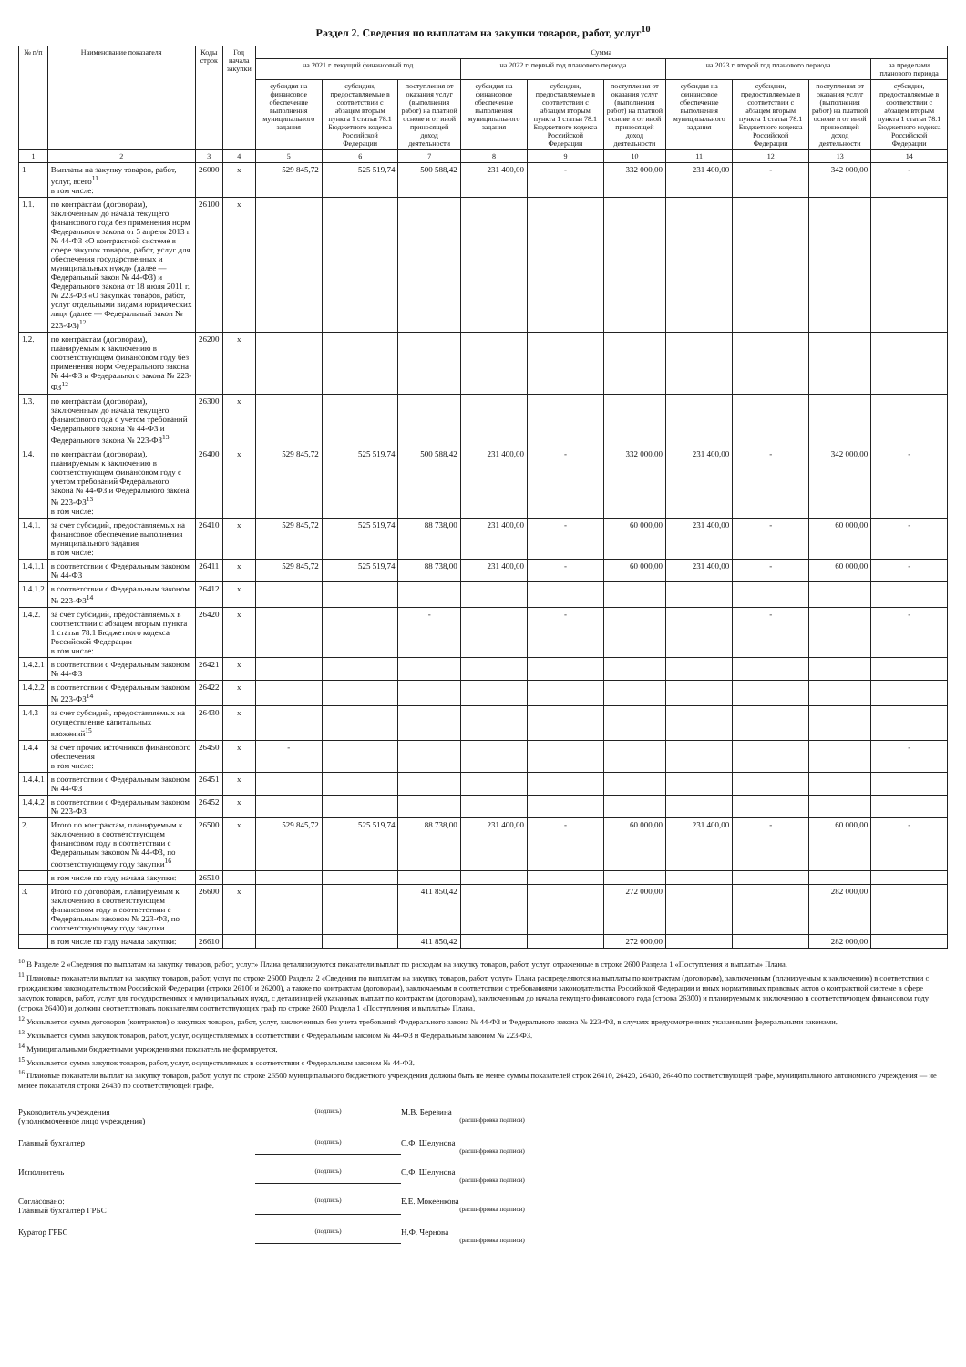Раздел 2. Сведения по выплатам на закупки товаров, работ, услуг<sup>10</sup>
| № п/п | Наименование показателя | Коды строк | Год начала закупки | Сумма | | | | | | | | | |
| --- | --- | --- | --- | --- | --- | --- | --- | --- | --- | --- | --- | --- | --- |
| | | | | на 2021 г. текущий финансовый год | | | на 2022 г. первый год планового периода | | | на 2023 г. второй год планового периода | | | за пределами планового периода |
| | | | | субсидия на финансовое обеспечение выполнения муниципального задания | субсидии, предоставляемые в соответствии с абзацем вторым пункта 1 статьи 78.1 Бюджетного кодекса Российской Федерации | поступления от оказания услуг (выполнения работ) на платной основе и от иной приносящей доход деятельности | субсидия на финансовое обеспечение выполнения муниципального задания | субсидии, предоставляемые в соответствии с абзацем вторым пункта 1 статьи 78.1 Бюджетного кодекса Российской Федерации | поступления от оказания услуг (выполнения работ) на платной основе и от иной приносящей доход деятельности | субсидия на финансовое обеспечение выполнения муниципального задания | субсидии, предоставляемые в соответствии с абзацем вторым пункта 1 статьи 78.1 Бюджетного кодекса Российской Федерации | поступления от оказания услуг (выполнения работ) на платной основе и от иной приносящей доход деятельности | субсидии, предоставляемые в соответствии с абзацем вторым пункта 1 статьи 78.1 Бюджетного кодекса Российской Федерации |
| 1 | 2 | 3 | 4 | 5 | 6 | 7 | 8 | 9 | 10 | 11 | 12 | 13 | 14 |
| 1 | Выплаты на закупку товаров, работ, услуг, всего<sup>11</sup> в том числе: | 26000 | x | 529 845,72 | 525 519,74 | 500 588,42 | 231 400,00 | - | 332 000,00 | 231 400,00 | - | 342 000,00 | - |
| 1.1. | по контрактам (договорам), заключенным до начала текущего финансового года без применения норм Федерального закона от 5 апреля 2013 г. № 44-ФЗ «О контрактной системе в сфере закупок товаров, работ, услуг для обеспечения государственных и муниципальных нужд» (далее — Федеральный закон № 44-ФЗ) и Федерального закона от 18 июля 2011 г. № 223-ФЗ «О закупках товаров, работ, услуг отдельными видами юридических лиц» (далее — Федеральный закон № 223-ФЗ)<sup>12</sup> | 26100 | x | | | | | | | | | | |
| 1.2. | по контрактам (договорам), планируемым к заключению в соответствующем финансовом году без применения норм Федерального закона № 44-ФЗ и Федерального закона № 223-ФЗ<sup>12</sup> | 26200 | x | | | | | | | | | | |
| 1.3. | по контрактам (договорам), заключенным до начала текущего финансового года с учетом требований Федерального закона № 44-ФЗ и Федерального закона № 223-ФЗ<sup>13</sup> | 26300 | x | | | | | | | | | | |
| 1.4. | по контрактам (договорам), планируемым к заключению в соответствующем финансовом году с учетом требований Федерального закона № 44-ФЗ и Федерального закона № 223-ФЗ<sup>13</sup> в том числе: | 26400 | x | 529 845,72 | 525 519,74 | 500 588,42 | 231 400,00 | - | 332 000,00 | 231 400,00 | - | 342 000,00 | - |
| 1.4.1. | за счет субсидий, предоставляемых на финансовое обеспечение выполнения муниципального задания в том числе: | 26410 | x | 529 845,72 | 525 519,74 | 88 738,00 | 231 400,00 | - | 60 000,00 | 231 400,00 | - | 60 000,00 | - |
| 1.4.1.1 | в соответствии с Федеральным законом № 44-ФЗ | 26411 | x | 529 845,72 | 525 519,74 | 88 738,00 | 231 400,00 | - | 60 000,00 | 231 400,00 | - | 60 000,00 | - |
| 1.4.1.2 | в соответствии с Федеральным законом № 223-ФЗ<sup>14</sup> | 26412 | x | | | | | | | | | | |
| 1.4.2. | за счет субсидий, предоставляемых в соответствии с абзацем вторым пункта 1 статьи 78.1 Бюджетного кодекса Российской Федерации в том числе: | 26420 | x | | | - | | - | | | - | | - |
| 1.4.2.1 | в соответствии с Федеральным законом № 44-ФЗ | 26421 | x | | | | | | | | | | |
| 1.4.2.2 | в соответствии с Федеральным законом № 223-ФЗ<sup>14</sup> | 26422 | x | | | | | | | | | | |
| 1.4.3 | за счет субсидий, предоставляемых на осуществление капитальных вложений<sup>15</sup> | 26430 | x | | | | | | | | | | |
| 1.4.4 | за счет прочих источников финансового обеспечения в том числе: | 26450 | x | - | | | | | | | | | - |
| 1.4.4.1 | в соответствии с Федеральным законом № 44-ФЗ | 26451 | x | | | | | | | | | | |
| 1.4.4.2 | в соответствии с Федеральным законом № 223-ФЗ | 26452 | x | | | | | | | | | | |
| 2. | Итого по контрактам, планируемым к заключению в соответствующем финансовом году в соответствии с Федеральным законом № 44-ФЗ, по соответствующему году закупки<sup>16</sup> | 26500 | x | 529 845,72 | 525 519,74 | 88 738,00 | 231 400,00 | - | 60 000,00 | 231 400,00 | - | 60 000,00 | - |
| | в том числе по году начала закупки: | 26510 | | | | | | | | | | | |
| 3. | Итого по договорам, планируемым к заключению в соответствующем финансовом году в соответствии с Федеральным законом № 223-ФЗ, по соответствующему году закупки | 26600 | x | | | 411 850,42 | | | 272 000,00 | | | 282 000,00 | |
| | в том числе по году начала закупки: | 26610 | | | | 411 850,42 | | | 272 000,00 | | | 282 000,00 | |
<sup>10</sup> В Разделе 2 «Сведения по выплатам на закупку товаров, работ, услуг» Плана детализируются показатели выплат по расходам на закупку товаров, работ, услуг, отраженные в строке 2600 Раздела 1 «Поступления и выплаты» Плана.
<sup>11</sup> Плановые показатели выплат на закупку товаров, работ, услуг по строке 26000 Раздела 2 «Сведения по выплатам на закупку товаров, работ, услуг» Плана распределяются на выплаты по контрактам (договорам), заключенным (планируемым к заключению) в соответствии с гражданским законодательством Российской Федерации (строки 26100 и 26200), а также по контрактам (договорам), заключаемым в соответствии с требованиями законодательства Российской Федерации и иных нормативных правовых актов о контрактной системе в сфере закупок товаров, работ, услуг для государственных и муниципальных нужд, с детализацией указанных выплат по контрактам (договорам), заключенным до начала текущего финансового года (строка 26300) и планируемым к заключению в соответствующем финансовом году (строка 26400) и должны соответствовать показателям соответствующих граф по строке 2600 Раздела 1 «Поступления и выплаты» Плана.
<sup>12</sup> Указывается сумма договоров (контрактов) о закупках товаров, работ, услуг, заключенных без учета требований Федерального закона № 44-ФЗ и Федерального закона № 223-ФЗ, в случаях предусмотренных указанными федеральными законами.
<sup>13</sup> Указывается сумма закупок товаров, работ, услуг, осуществляемых в соответствии с Федеральным законом № 44-ФЗ и Федеральным законом № 223-ФЗ.
<sup>14</sup> Муниципальными бюджетными учреждениями показатель не формируется.
<sup>15</sup> Указывается сумма закупок товаров, работ, услуг, осуществляемых в соответствии с Федеральным законом № 44-ФЗ.
<sup>16</sup> Плановые показатели выплат на закупку товаров, работ, услуг по строке 26500 муниципального бюджетного учреждения должны быть не менее суммы показателей строк 26410, 26420, 26430, 26440 по соответствующей графе, муниципального автономного учреждения — не менее показателя строки 26430 по соответствующей графе.
Руководитель учреждения
(уполномоченное лицо учреждения)
(подпись)
М.В. Березина
(расшифровка подписи)
Главный бухгалтер
(подпись)
С.Ф. Шелунова
(расшифровка подписи)
Исполнитель
(подпись)
С.Ф. Шелунова
(расшифровка подписи)
Согласовано:
Главный бухгалтер ГРБС
(подпись)
Е.Е. Мокеенкова
(расшифровка подписи)
Куратор ГРБС
(подпись)
Н.Ф. Чернова
(расшифровка подписи)